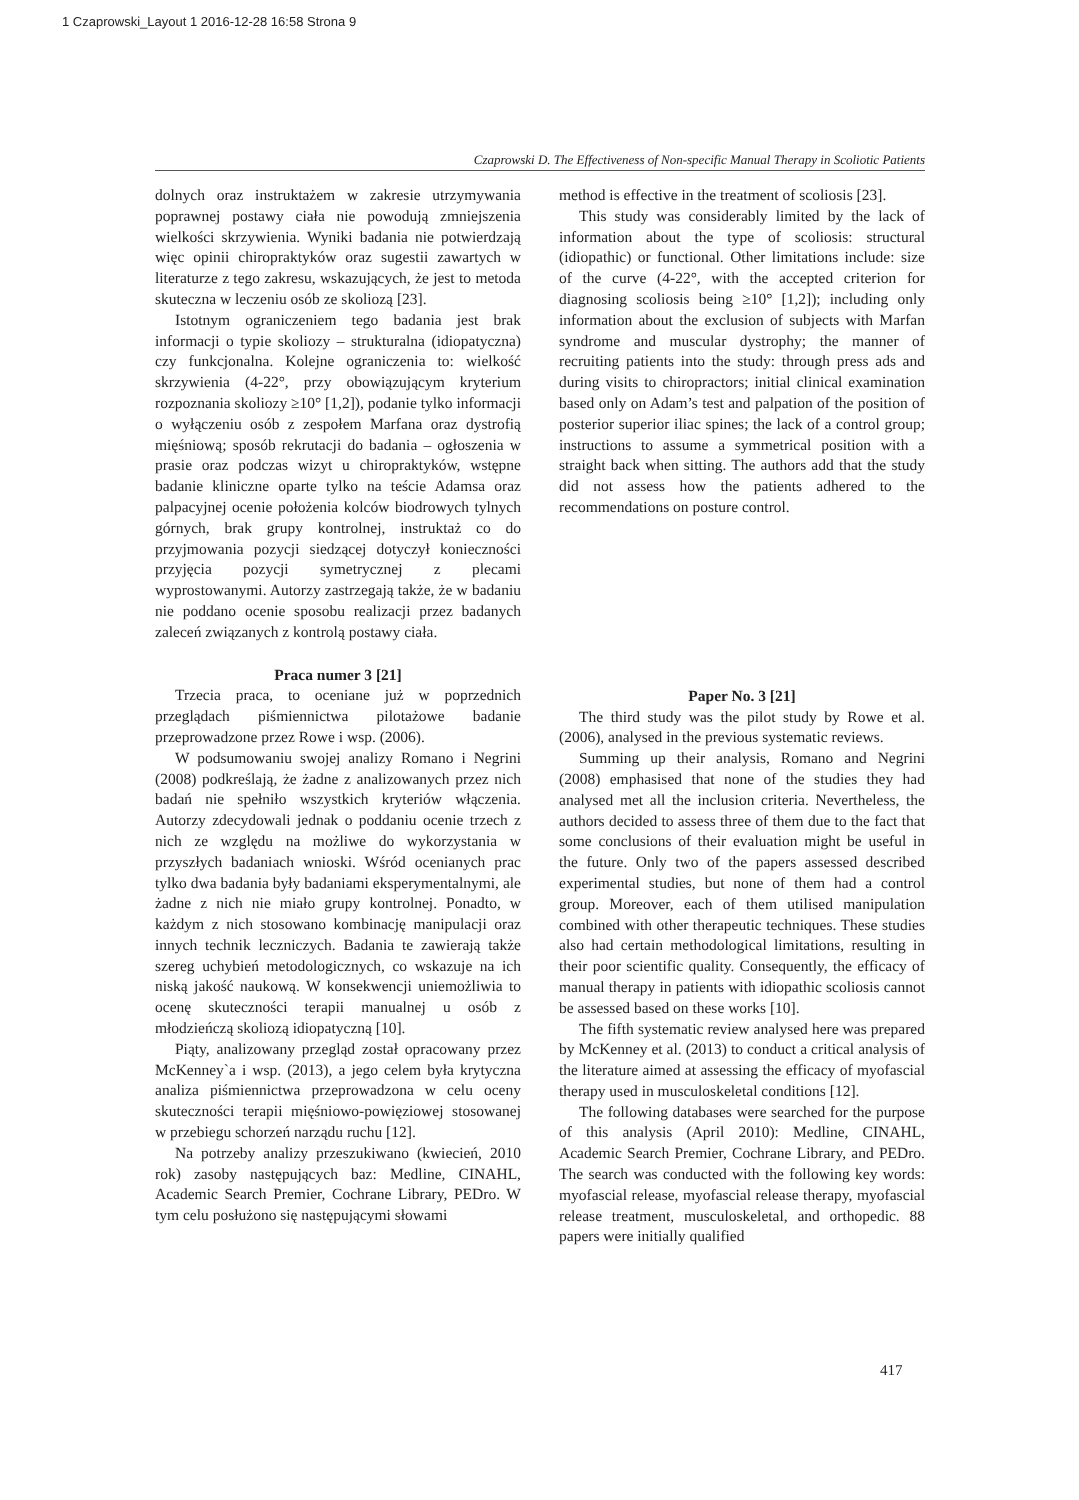1 Czaprowski_Layout 1 2016-12-28 16:58 Strona 9
Czaprowski D. The Effectiveness of Non-specific Manual Therapy in Scoliotic Patients
dolnych oraz instruktażem w zakresie utrzymywania poprawnej postawy ciała nie powodują zmniejszenia wielkości skrzywienia. Wyniki badania nie potwierdzają więc opinii chiropraktyków oraz sugestii zawartych w literaturze z tego zakresu, wskazujących, że jest to metoda skuteczna w leczeniu osób ze skoliozą [23].
Istotnym ograniczeniem tego badania jest brak informacji o typie skoliozy – strukturalna (idiopatyczna) czy funkcjonalna. Kolejne ograniczenia to: wielkość skrzywienia (4-22°, przy obowiązującym kryterium rozpoznania skoliozy ≥10° [1,2]), podanie tylko informacji o wyłączeniu osób z zespołem Marfana oraz dystrofią mięśniową; sposób rekrutacji do badania – ogłoszenia w prasie oraz podczas wizyt u chiropraktyków, wstępne badanie kliniczne oparte tylko na teście Adamsa oraz palpacyjnej ocenie położenia kolców biodrowych tylnych górnych, brak grupy kontrolnej, instruktaż co do przyjmowania pozycji siedzącej dotyczył konieczności przyjęcia pozycji symetrycznej z plecami wyprostowanymi. Autorzy zastrzegają także, że w badaniu nie poddano ocenie sposobu realizacji przez badanych zaleceń związanych z kontrolą postawy ciała.
Praca numer 3 [21]
Trzecia praca, to oceniane już w poprzednich przeglądach piśmiennictwa pilotażowe badanie przeprowadzone przez Rowe i wsp. (2006).
W podsumowaniu swojej analizy Romano i Negrini (2008) podkreślają, że żadne z analizowanych przez nich badań nie spełniło wszystkich kryteriów włączenia. Autorzy zdecydowali jednak o poddaniu ocenie trzech z nich ze względu na możliwe do wykorzystania w przyszłych badaniach wnioski. Wśród ocenianych prac tylko dwa badania były badaniami eksperymentalnymi, ale żadne z nich nie miało grupy kontrolnej. Ponadto, w każdym z nich stosowano kombinację manipulacji oraz innych technik leczniczych. Badania te zawierają także szereg uchybień metodologicznych, co wskazuje na ich niską jakość naukową. W konsekwencji uniemożliwia to ocenę skuteczności terapii manualnej u osób z młodzieńczą skoliozą idiopatyczną [10].
Piąty, analizowany przegląd został opracowany przez McKenney`a i wsp. (2013), a jego celem była krytyczna analiza piśmiennictwa przeprowadzona w celu oceny skuteczności terapii mięśniowo-powięziowej stosowanej w przebiegu schorzeń narządu ruchu [12].
Na potrzeby analizy przeszukiwano (kwiecień, 2010 rok) zasoby następujących baz: Medline, CINAHL, Academic Search Premier, Cochrane Library, PEDro. W tym celu posłużono się następującymi słowami
method is effective in the treatment of scoliosis [23].
This study was considerably limited by the lack of information about the type of scoliosis: structural (idiopathic) or functional. Other limitations include: size of the curve (4-22°, with the accepted criterion for diagnosing scoliosis being ≥10° [1,2]); including only information about the exclusion of subjects with Marfan syndrome and muscular dystrophy; the manner of recruiting patients into the study: through press ads and during visits to chiropractors; initial clinical examination based only on Adam’s test and palpation of the position of posterior superior iliac spines; the lack of a control group; instructions to assume a symmetrical position with a straight back when sitting. The authors add that the study did not assess how the patients adhered to the recommendations on posture control.
Paper No. 3 [21]
The third study was the pilot study by Rowe et al. (2006), analysed in the previous systematic reviews.
Summing up their analysis, Romano and Negrini (2008) emphasised that none of the studies they had analysed met all the inclusion criteria. Nevertheless, the authors decided to assess three of them due to the fact that some conclusions of their evaluation might be useful in the future. Only two of the papers assessed described experimental studies, but none of them had a control group. Moreover, each of them utilised manipulation combined with other therapeutic techniques. These studies also had certain methodological limitations, resulting in their poor scientific quality. Consequently, the efficacy of manual therapy in patients with idiopathic scoliosis cannot be assessed based on these works [10].
The fifth systematic review analysed here was prepared by McKenney et al. (2013) to conduct a critical analysis of the literature aimed at assessing the efficacy of myofascial therapy used in musculoskeletal conditions [12].
The following databases were searched for the purpose of this analysis (April 2010): Medline, CINAHL, Academic Search Premier, Cochrane Library, and PEDro. The search was conducted with the following key words: myofascial release, myofascial release therapy, myofascial release treatment, musculoskeletal, and orthopedic. 88 papers were initially qualified
417